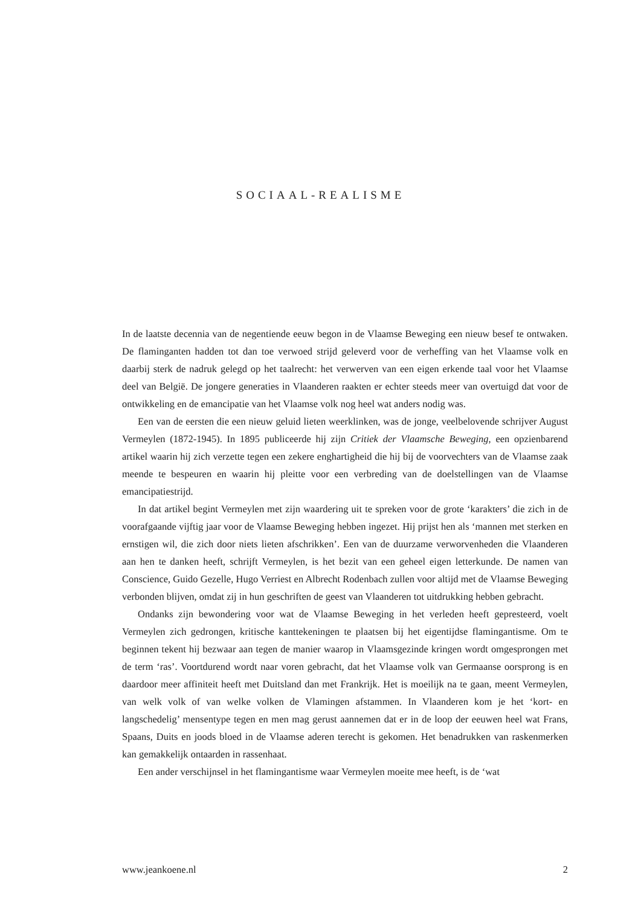SOCIAAL-REALISME
In de laatste decennia van de negentiende eeuw begon in de Vlaamse Beweging een nieuw besef te ontwaken. De flaminganten hadden tot dan toe verwoed strijd geleverd voor de verheffing van het Vlaamse volk en daarbij sterk de nadruk gelegd op het taalrecht: het verwerven van een eigen erkende taal voor het Vlaamse deel van België. De jongere generaties in Vlaanderen raakten er echter steeds meer van overtuigd dat voor de ontwikkeling en de emancipatie van het Vlaamse volk nog heel wat anders nodig was.
Een van de eersten die een nieuw geluid lieten weerklinken, was de jonge, veelbelovende schrijver August Vermeylen (1872-1945). In 1895 publiceerde hij zijn Critiek der Vlaamsche Beweging, een opzienbarend artikel waarin hij zich verzette tegen een zekere enghartigheid die hij bij de voorvechters van de Vlaamse zaak meende te bespeuren en waarin hij pleitte voor een verbreding van de doelstellingen van de Vlaamse emancipatiestrijd.
In dat artikel begint Vermeylen met zijn waardering uit te spreken voor de grote ‘karakters’ die zich in de voorafgaande vijftig jaar voor de Vlaamse Beweging hebben ingezet. Hij prijst hen als ‘mannen met sterken en ernstigen wil, die zich door niets lieten afschrikken’. Een van de duurzame verworvenheden die Vlaanderen aan hen te danken heeft, schrijft Vermeylen, is het bezit van een geheel eigen letterkunde. De namen van Conscience, Guido Gezelle, Hugo Verriest en Albrecht Rodenbach zullen voor altijd met de Vlaamse Beweging verbonden blijven, omdat zij in hun geschriften de geest van Vlaanderen tot uitdrukking hebben gebracht.
Ondanks zijn bewondering voor wat de Vlaamse Beweging in het verleden heeft gepresteerd, voelt Vermeylen zich gedrongen, kritische kanttekeningen te plaatsen bij het eigentijdse flamingantisme. Om te beginnen tekent hij bezwaar aan tegen de manier waarop in Vlaamsgezinde kringen wordt omgesprongen met de term ‘ras’. Voortdurend wordt naar voren gebracht, dat het Vlaamse volk van Germaanse oorsprong is en daardoor meer affiniteit heeft met Duitsland dan met Frankrijk. Het is moeilijk na te gaan, meent Vermeylen, van welk volk of van welke volken de Vlamingen afstammen. In Vlaanderen kom je het ‘kort- en langschedelig’ mensentype tegen en men mag gerust aannemen dat er in de loop der eeuwen heel wat Frans, Spaans, Duits en joods bloed in de Vlaamse aderen terecht is gekomen. Het benadrukken van raskenmerken kan gemakkelijk ontaarden in rassenhaat.
Een ander verschijnsel in het flamingantisme waar Vermeylen moeite mee heeft, is de ‘wat
www.jeankoene.nl 2